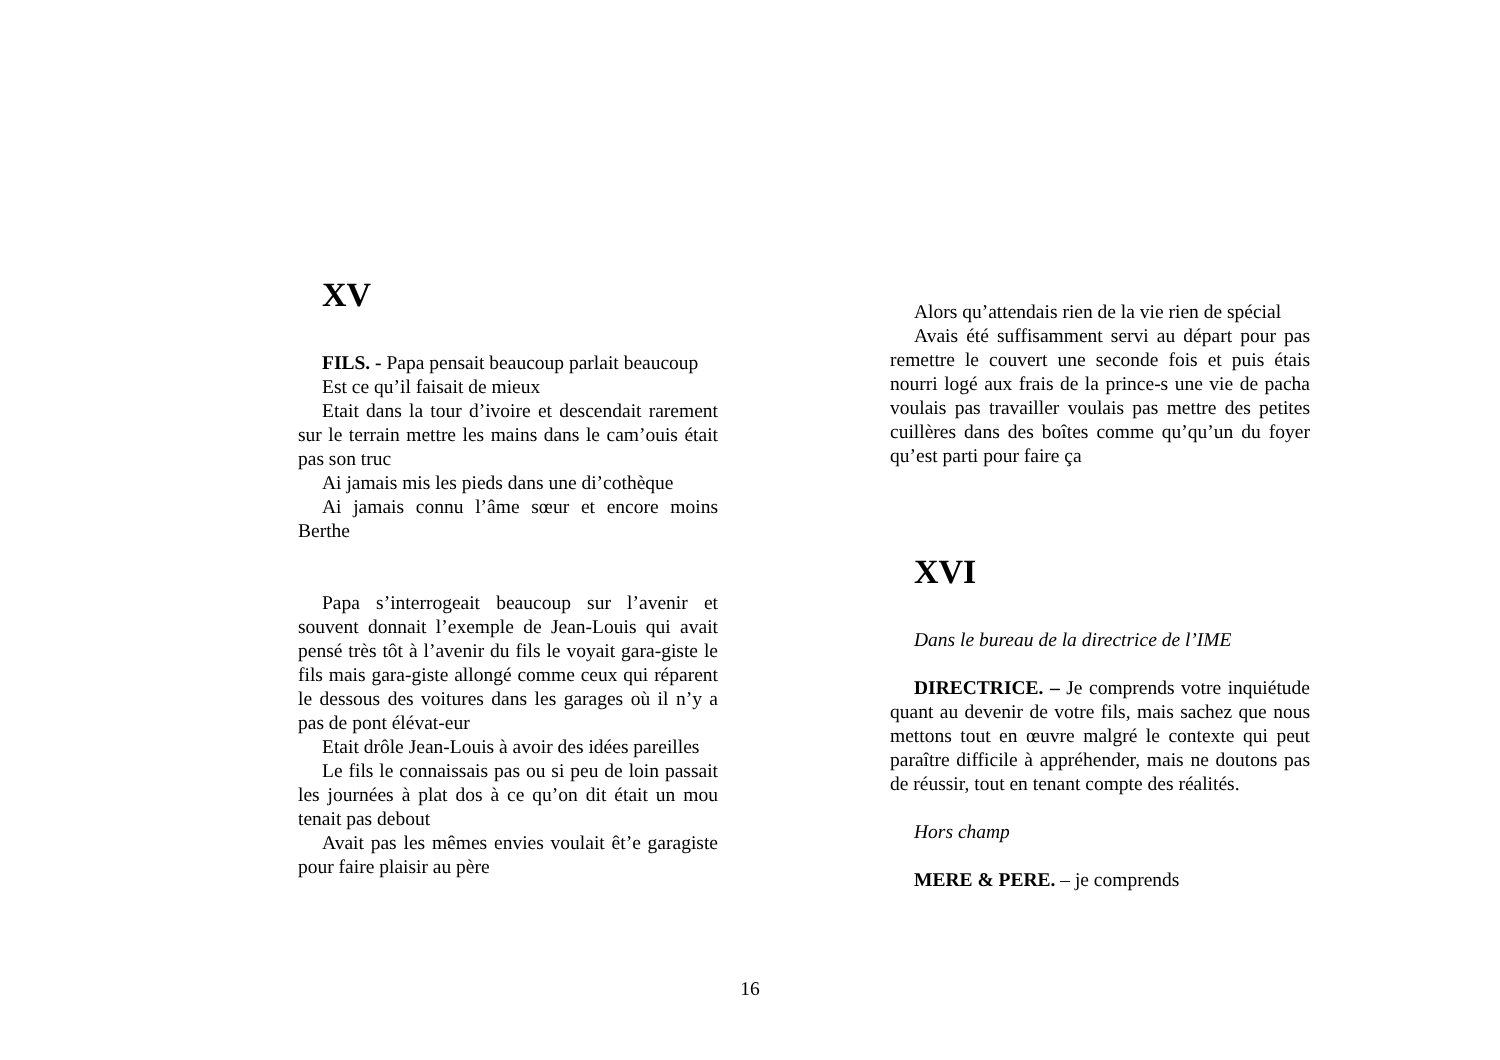XV
FILS. - Papa pensait beaucoup parlait beaucoup
Est ce qu’il faisait de mieux
Etait dans la tour d’ivoire et descendait rarement sur le terrain mettre les mains dans le cam’ouis était pas son truc
Ai jamais mis les pieds dans une di’cothèque
Ai jamais connu l’âme sœur et encore moins Berthe
Papa s’interrogeait beaucoup sur l’avenir et souvent donnait l’exemple de Jean-Louis qui avait pensé très tôt à l’avenir du fils le voyait gara-giste le fils mais gara-giste allongé comme ceux qui réparent le dessous des voitures dans les garages où il n’y a pas de pont élévat-eur
Etait drôle Jean-Louis à avoir des idées pareilles
Le fils le connaissais pas ou si peu de loin passait les journées à plat dos à ce qu’on dit était un mou tenait pas debout
Avait pas les mêmes envies voulait êt’e garagiste pour faire plaisir au père
Alors qu’attendais rien de la vie rien de spécial
Avais été suffisamment servi au départ pour pas remettre le couvert une seconde fois et puis étais nourri logé aux frais de la prince-s une vie de pacha voulais pas travailler voulais pas mettre des petites cuillères dans des boîtes comme qu’qu’un du foyer qu’est parti pour faire ça
XVI
Dans le bureau de la directrice de l’IME
DIRECTRICE. – Je comprends votre inquiétude quant au devenir de votre fils, mais sachez que nous mettons tout en œuvre malgré le contexte qui peut paraître difficile à appréhender, mais ne doutons pas de réussir, tout en tenant compte des réalités.
Hors champ
MERE & PERE. – je comprends
16